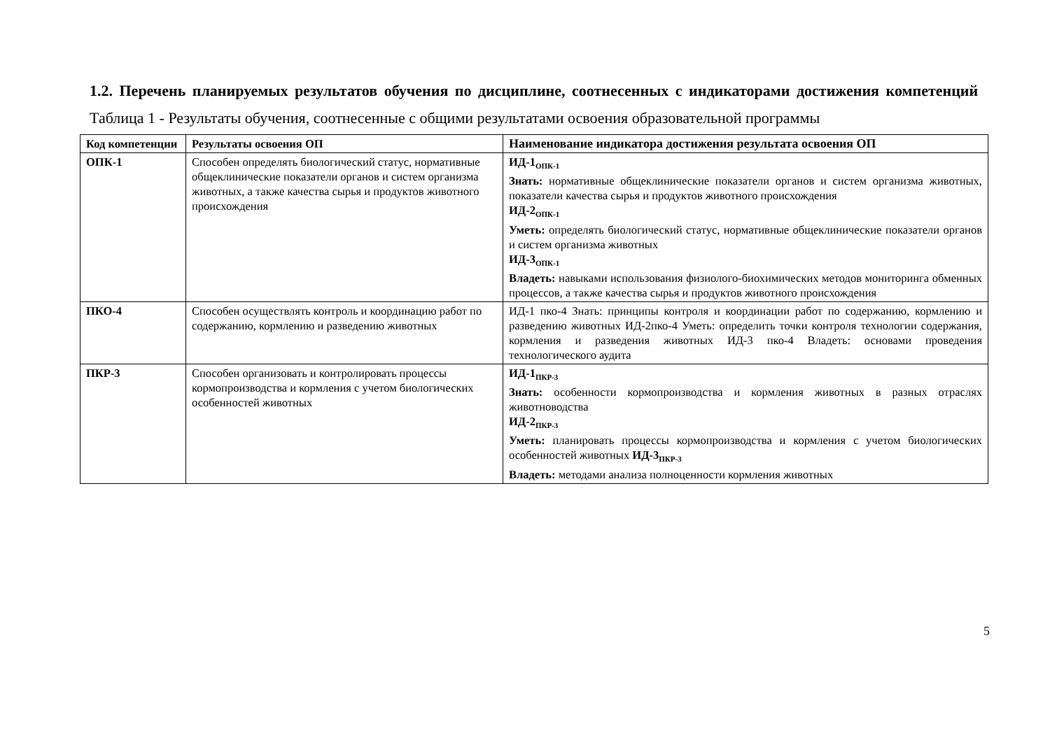1.2. Перечень планируемых результатов обучения по дисциплине, соотнесенных с индикаторами достижения компетенций
Таблица 1 - Результаты обучения, соотнесенные с общими результатами освоения образовательной программы
| Код компетенции | Результаты освоения ОП | Наименование индикатора достижения результата освоения ОП |
| --- | --- | --- |
| ОПК-1 | Способен определять биологический статус, нормативные общеклинические показатели органов и систем организма животных, а также качества сырья и продуктов животного происхождения | ИД-1<sub>ОПК-1</sub> Знать: нормативные общеклинические показатели органов и систем организма животных, показатели качества сырья и продуктов животного происхождения ИД-2<sub>ОПК-1</sub> Уметь: определять биологический статус, нормативные общеклинические показатели органов и систем организма животных ИД-3<sub>ОПК-1</sub> Владеть: навыками использования физиолого-биохимических методов мониторинга обменных процессов, а также качества сырья и продуктов животного происхождения |
| ПКО-4 | Способен осуществлять контроль и координацию работ по содержанию, кормлению и разведению животных | ИД-1 пко-4 Знать: принципы контроля и координации работ по содержанию, кормлению и разведению животных ИД-2пко-4 Уметь: определить точки контроля технологии содержания, кормления и разведения животных ИД-3 пко-4 Владеть: основами проведения технологического аудита |
| ПКР-3 | Способен организовать и контролировать процессы кормопроизводства и кормления с учетом биологических особенностей животных | ИД-1<sub>ПКР-3</sub> Знать: особенности кормопроизводства и кормления животных в разных отраслях животноводства ИД-2<sub>ПКР-3</sub> Уметь: планировать процессы кормопроизводства и кормления с учетом биологических особенностей животных ИД-3<sub>ПКР-3</sub> Владеть: методами анализа полноценности кормления животных |
5